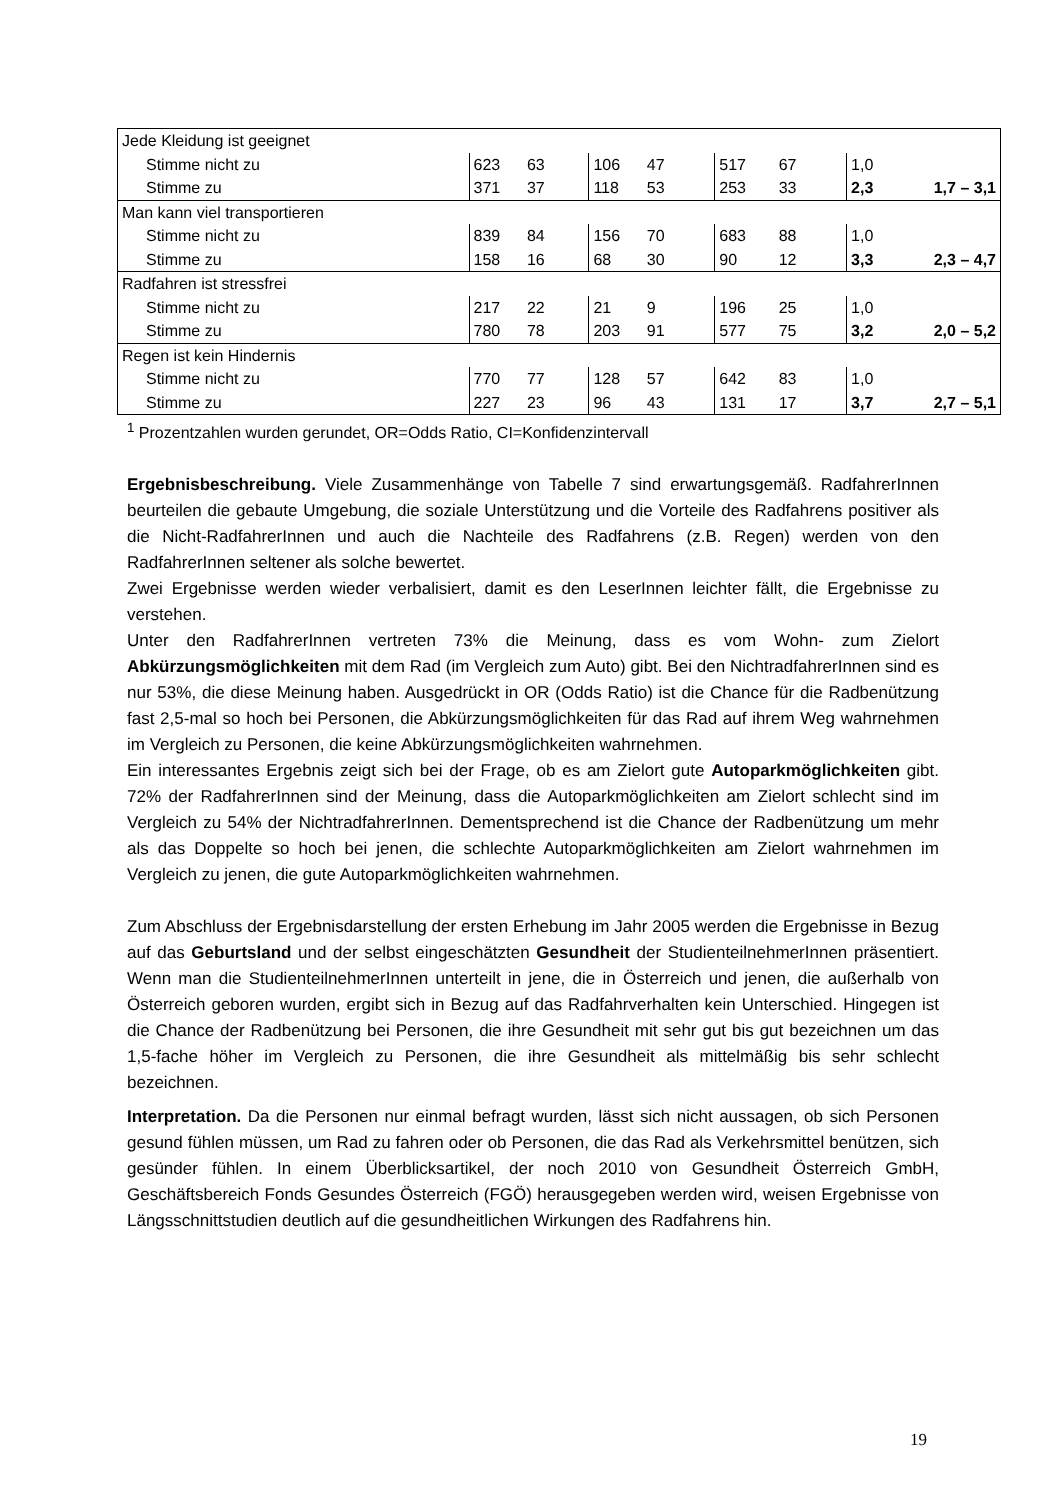| Jede Kleidung ist geeignet | | | | | | | | |
| Stimme nicht zu | 623 | 63 | 106 | 47 | 517 | 67 | 1,0 | |
| Stimme zu | 371 | 37 | 118 | 53 | 253 | 33 | 2,3 | 1,7 – 3,1 |
| Man kann viel transportieren | | | | | | | | |
| Stimme nicht zu | 839 | 84 | 156 | 70 | 683 | 88 | 1,0 | |
| Stimme zu | 158 | 16 | 68 | 30 | 90 | 12 | 3,3 | 2,3 – 4,7 |
| Radfahren ist stressfrei | | | | | | | | |
| Stimme nicht zu | 217 | 22 | 21 | 9 | 196 | 25 | 1,0 | |
| Stimme zu | 780 | 78 | 203 | 91 | 577 | 75 | 3,2 | 2,0 – 5,2 |
| Regen ist kein Hindernis | | | | | | | | |
| Stimme nicht zu | 770 | 77 | 128 | 57 | 642 | 83 | 1,0 | |
| Stimme zu | 227 | 23 | 96 | 43 | 131 | 17 | 3,7 | 2,7 – 5,1 |
<sup>1</sup> Prozentzahlen wurden gerundet, OR=Odds Ratio, CI=Konfidenzintervall
Ergebnisbeschreibung. Viele Zusammenhänge von Tabelle 7 sind erwartungsgemäß. RadfahrerInnen beurteilen die gebaute Umgebung, die soziale Unterstützung und die Vorteile des Radfahrens positiver als die Nicht-RadfahrerInnen und auch die Nachteile des Radfahrens (z.B. Regen) werden von den RadfahrerInnen seltener als solche bewertet.
Zwei Ergebnisse werden wieder verbalisiert, damit es den LeserInnen leichter fällt, die Ergebnisse zu verstehen.
Unter den RadfahrerInnen vertreten 73% die Meinung, dass es vom Wohn- zum Zielort Abkürzungsmöglichkeiten mit dem Rad (im Vergleich zum Auto) gibt. Bei den NichtradfahrerInnen sind es nur 53%, die diese Meinung haben. Ausgedrückt in OR (Odds Ratio) ist die Chance für die Radbenützung fast 2,5-mal so hoch bei Personen, die Abkürzungsmöglichkeiten für das Rad auf ihrem Weg wahrnehmen im Vergleich zu Personen, die keine Abkürzungsmöglichkeiten wahrnehmen.
Ein interessantes Ergebnis zeigt sich bei der Frage, ob es am Zielort gute Autoparkmöglichkeiten gibt. 72% der RadfahrerInnen sind der Meinung, dass die Autoparkmöglichkeiten am Zielort schlecht sind im Vergleich zu 54% der NichtradfahrerInnen. Dementsprechend ist die Chance der Radbenützung um mehr als das Doppelte so hoch bei jenen, die schlechte Autoparkmöglichkeiten am Zielort wahrnehmen im Vergleich zu jenen, die gute Autoparkmöglichkeiten wahrnehmen.
Zum Abschluss der Ergebnisdarstellung der ersten Erhebung im Jahr 2005 werden die Ergebnisse in Bezug auf das Geburtsland und der selbst eingeschätzten Gesundheit der StudienteilnehmerInnen präsentiert. Wenn man die StudienteilnehmerInnen unterteilt in jene, die in Österreich und jenen, die außerhalb von Österreich geboren wurden, ergibt sich in Bezug auf das Radfahrverhalten kein Unterschied. Hingegen ist die Chance der Radbenützung bei Personen, die ihre Gesundheit mit sehr gut bis gut bezeichnen um das 1,5-fache höher im Vergleich zu Personen, die ihre Gesundheit als mittelmäßig bis sehr schlecht bezeichnen.
Interpretation. Da die Personen nur einmal befragt wurden, lässt sich nicht aussagen, ob sich Personen gesund fühlen müssen, um Rad zu fahren oder ob Personen, die das Rad als Verkehrsmittel benützen, sich gesünder fühlen. In einem Überblicksartikel, der noch 2010 von Gesundheit Österreich GmbH, Geschäftsbereich Fonds Gesundes Österreich (FGÖ) herausgegeben werden wird, weisen Ergebnisse von Längsschnittstudien deutlich auf die gesundheitlichen Wirkungen des Radfahrens hin.
19